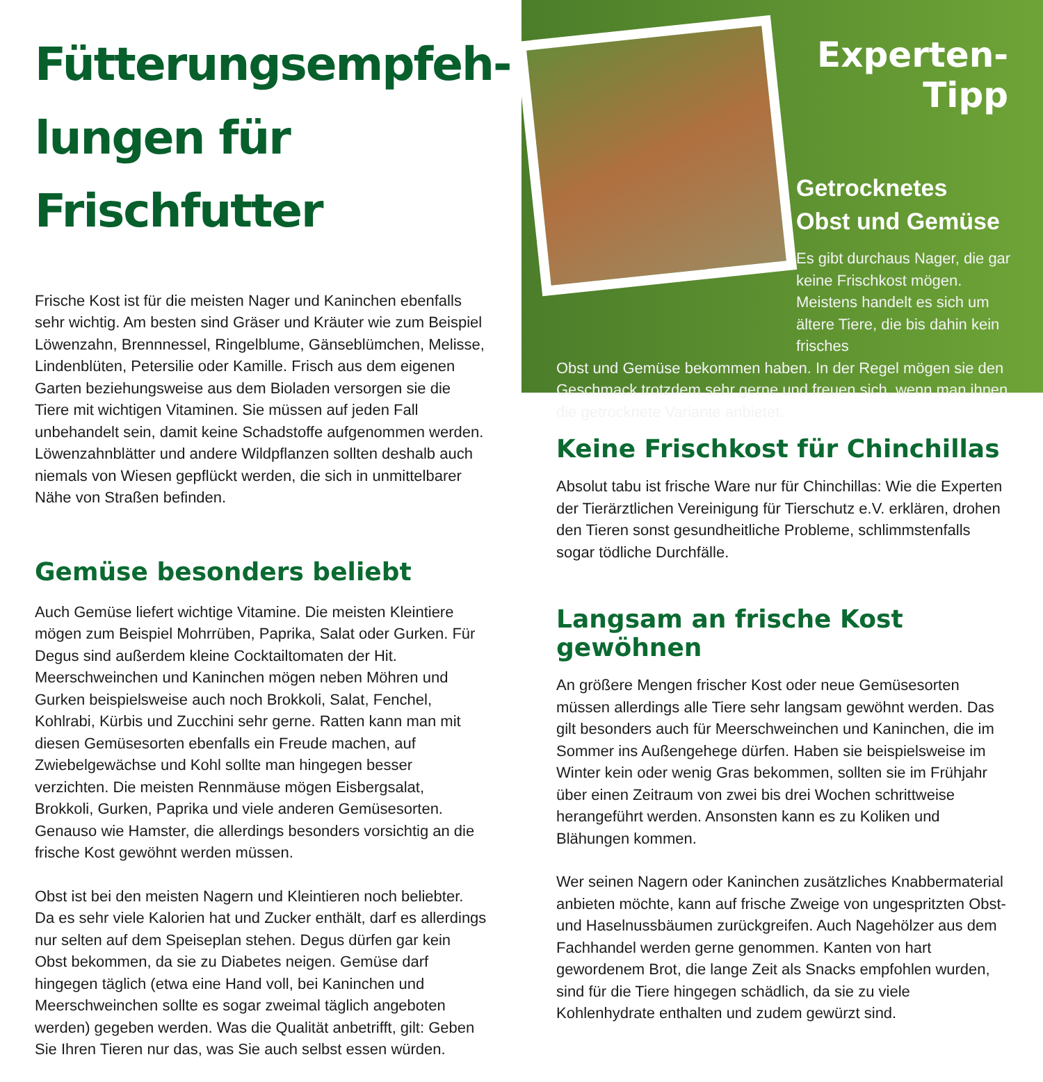Fütterungsempfeh-
lungen für Frischfutter
Frische Kost ist für die meisten Nager und Kaninchen ebenfalls sehr wichtig. Am besten sind Gräser und Kräuter wie zum Beispiel Löwenzahn, Brennnessel, Ringelblume, Gänseblümchen, Melisse, Lindenblüten, Petersilie oder Kamille. Frisch aus dem eigenen Garten beziehungsweise aus dem Bioladen versorgen sie die Tiere mit wichtigen Vitaminen. Sie müssen auf jeden Fall unbehandelt sein, damit keine Schadstoffe aufgenommen werden. Löwenzahnblätter und andere Wildpflanzen sollten deshalb auch niemals von Wiesen gepflückt werden, die sich in unmittelbarer Nähe von Straßen befinden.
Gemüse besonders beliebt
Auch Gemüse liefert wichtige Vitamine. Die meisten Kleintiere mögen zum Beispiel Mohrrüben, Paprika, Salat oder Gurken. Für Degus sind außerdem kleine Cocktailtomaten der Hit. Meerschweinchen und Kaninchen mögen neben Möhren und Gurken beispielsweise auch noch Brokkoli, Salat, Fenchel, Kohlrabi, Kürbis und Zucchini sehr gerne. Ratten kann man mit diesen Gemüsesorten ebenfalls ein Freude machen, auf Zwiebelgewächse und Kohl sollte man hingegen besser verzichten. Die meisten Rennmäuse mögen Eisbergsalat, Brokkoli, Gurken, Paprika und viele anderen Gemüsesorten. Genauso wie Hamster, die allerdings besonders vorsichtig an die frische Kost gewöhnt werden müssen.
Obst ist bei den meisten Nagern und Kleintieren noch beliebter. Da es sehr viele Kalorien hat und Zucker enthält, darf es allerdings nur selten auf dem Speiseplan stehen. Degus dürfen gar kein Obst bekommen, da sie zu Diabetes neigen. Gemüse darf hingegen täglich (etwa eine Hand voll, bei Kaninchen und Meerschweinchen sollte es sogar zweimal täglich angeboten werden) gegeben werden. Was die Qualität anbetrifft, gilt: Geben Sie Ihren Tieren nur das, was Sie auch selbst essen würden.
Experten-Tipp
Getrocknetes
Obst und Gemüse
Es gibt durchaus Nager, die gar keine Frischkost mögen. Meistens handelt es sich um ältere Tiere, die bis dahin kein frisches
Obst und Gemüse bekommen haben. In der Regel mögen sie den Geschmack trotzdem sehr gerne und freuen sich, wenn man ihnen die getrocknete Variante anbietet.
Keine Frischkost für Chinchillas
Absolut tabu ist frische Ware nur für Chinchillas: Wie die Experten der Tierärztlichen Vereinigung für Tierschutz e.V. erklären, drohen den Tieren sonst gesundheitliche Probleme, schlimmstenfalls sogar tödliche Durchfälle.
Langsam an frische Kost gewöhnen
An größere Mengen frischer Kost oder neue Gemüsesorten müssen allerdings alle Tiere sehr langsam gewöhnt werden. Das gilt besonders auch für Meerschweinchen und Kaninchen, die im Sommer ins Außengehege dürfen. Haben sie beispielsweise im Winter kein oder wenig Gras bekommen, sollten sie im Frühjahr über einen Zeitraum von zwei bis drei Wochen schrittweise herangeführt werden. Ansonsten kann es zu Koliken und Blähungen kommen.
Wer seinen Nagern oder Kaninchen zusätzliches Knabbermaterial anbieten möchte, kann auf frische Zweige von ungespritzten Obst- und Haselnussbäumen zurückgreifen. Auch Nagehölzer aus dem Fachhandel werden gerne genommen. Kanten von hart gewordenem Brot, die lange Zeit als Snacks empfohlen wurden, sind für die Tiere hingegen schädlich, da sie zu viele Kohlenhydrate enthalten und zudem gewürzt sind.